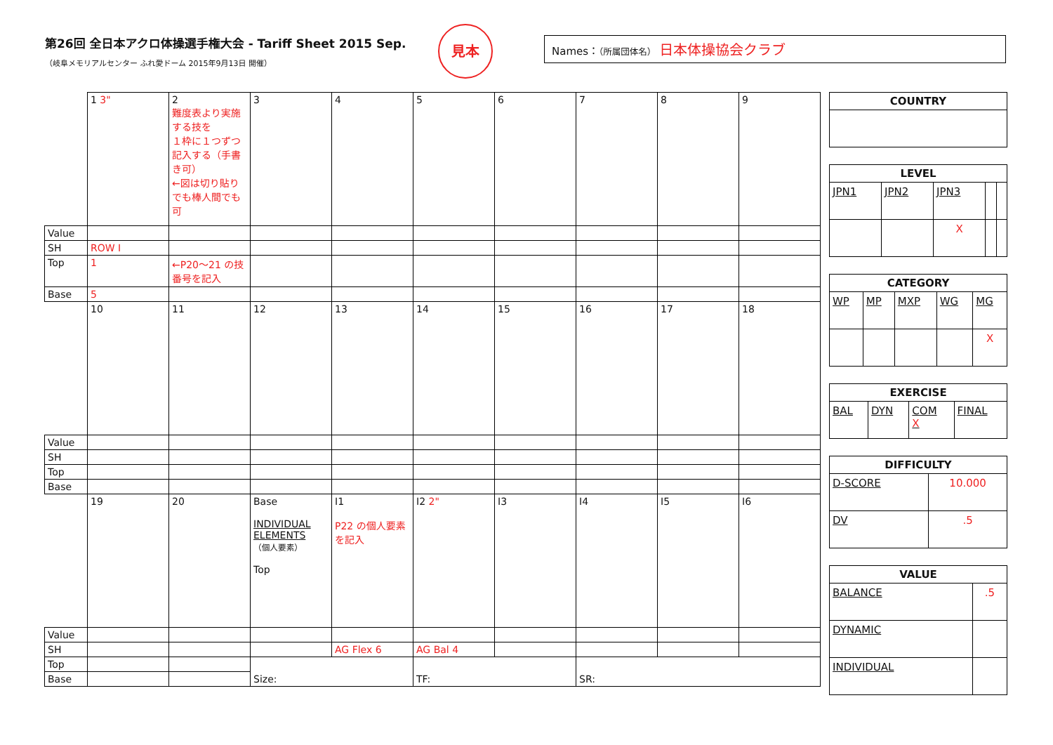第26回 全日本アクロ体操選手権大会 - Tariff Sheet 2015 Sep.
（岐阜メモリアルセンター ふれ愛ドーム 2015年9月13日 開催）
見本
Names：（所属団体名） 日本体操協会クラブ
| | 1 3" | 2 難度表より実施する技を １枠に１つずつ記入する（手書き可） ←図は切り貼りでも棒人間でも可 | 3 | 4 | 5 | 6 | 7 | 8 | 9 |
| Value | | | | | | | | | |
| SH | ROW I | | | | | | | | |
| Top | 1 | ←P20〜21 の技番号を記入 | | | | | | | |
| Base | 5 | | | | | | | | |
| | 10 | 11 | 12 | 13 | 14 | 15 | 16 | 17 | 18 |
| Value | | | | | | | | | |
| SH | | | | | | | | | |
| Top | | | | | | | | | |
| Base | | | | | | | | | |
| | 19 | 20 | Base INDIVIDUAL ELEMENTS （個人要素） Top | I1 P22 の個人要素を記入 | I2 2" | I3 | I4 | I5 | I6 |
| Value | | | | | | | | | |
| SH | | | | AG Flex 6 | AG Bal 4 | | | | |
| Top | | | Size: | | TF: | | SR: | | |
| Base | | | | | | | | | |
| COUNTRY |
| --- |
| LEVEL | | | | |
| --- | --- | --- | --- | --- |
| JPN1 | JPN2 | JPN3 | | |
| | | X | | |
| CATEGORY | | | | |
| --- | --- | --- | --- | --- |
| WP | MP | MXP | WG | MG |
| | | | | X |
| EXERCISE | | | |
| --- | --- | --- | --- |
| BAL | DYN | COM X | FINAL |
| DIFFICULTY | |
| --- | --- |
| D-SCORE | 10.000 |
| DV | .5 |
| VALUE | |
| --- | --- |
| BALANCE | .5 |
| DYNAMIC | |
| INDIVIDUAL | |